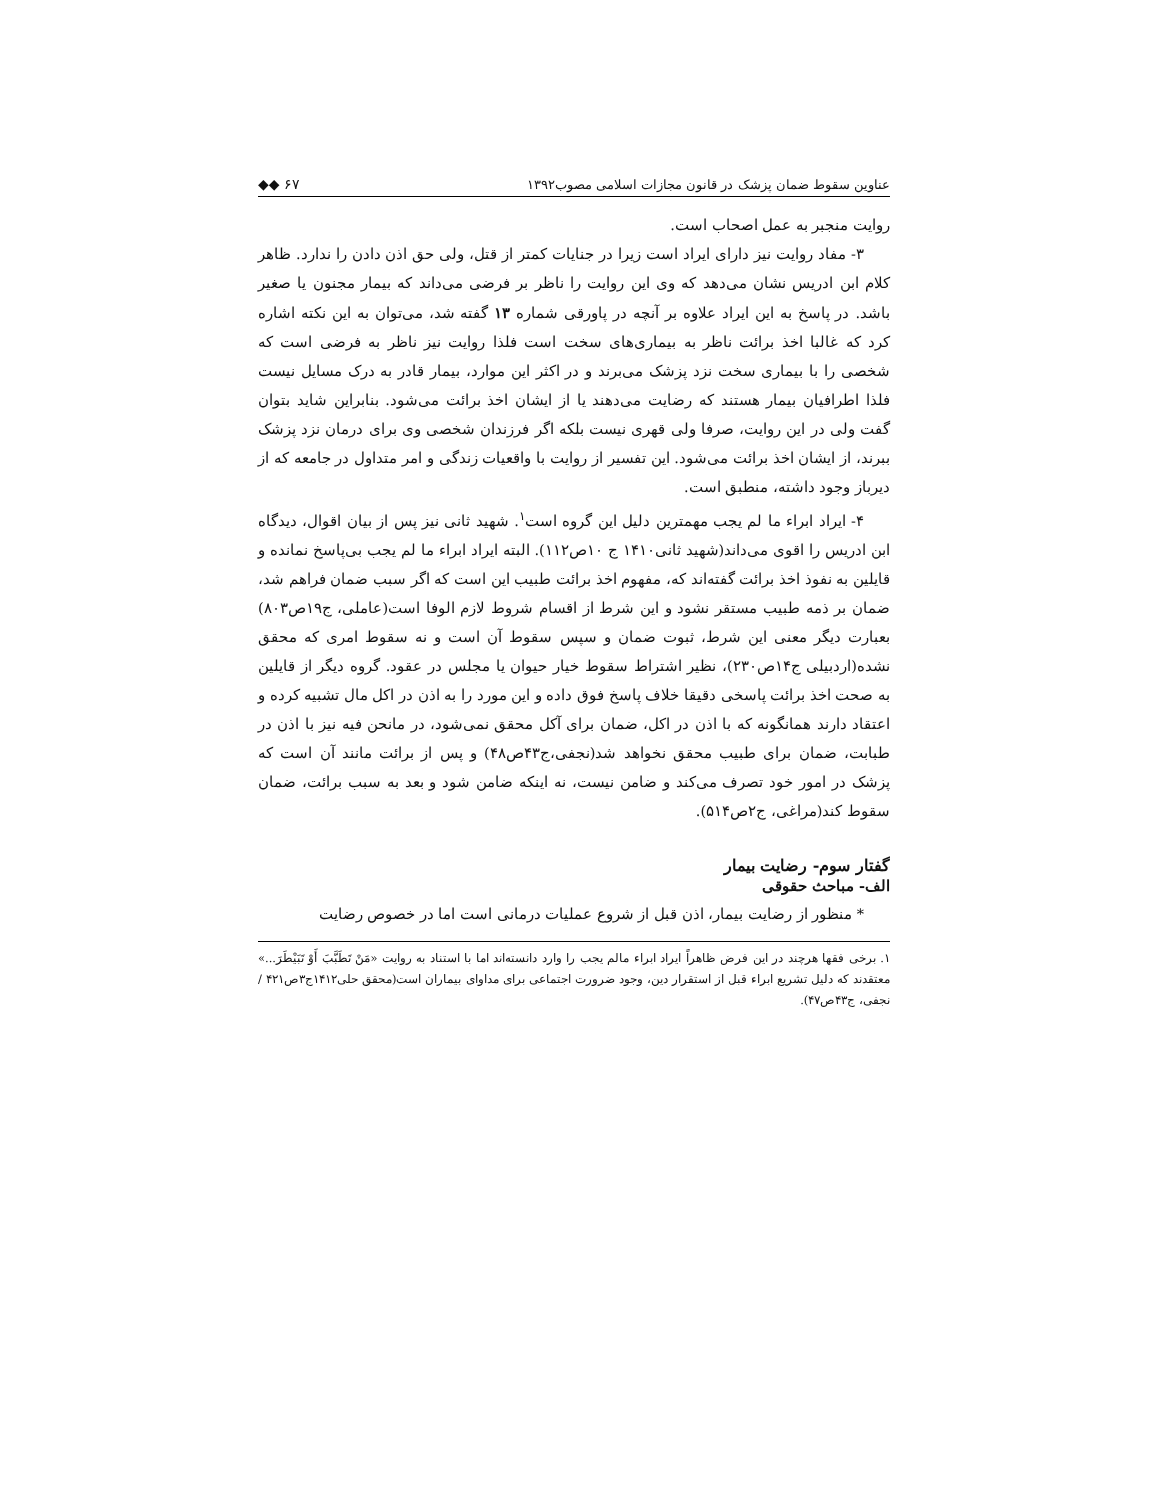عناوین سقوط ضمان پزشک در قانون مجازات اسلامی مصوب۱۳۹۲ ◆◆ ۶۷
روایت منجبر به عمل اصحاب است.
۳- مفاد روایت نیز دارای ایراد است زیرا در جنایات کمتر از قتل، ولی حق اذن دادن را ندارد. ظاهر کلام ابن ادریس نشان می‌دهد که وی این روایت را ناظر بر فرضی می‌داند که بیمار مجنون یا صغیر باشد. در پاسخ به این ایراد علاوه بر آنچه در پاورقی شماره ۱۳ گفته شد، می‌توان به این نکته اشاره کرد که غالبا اخذ برائت ناظر به بیماری‌های سخت است فلذا روایت نیز ناظر به فرضی است که شخصی را با بیماری سخت نزد پزشک می‌برند و در اکثر این موارد، بیمار قادر به درک مسایل نیست فلذا اطرافیان بیمار هستند که رضایت می‌دهند یا از ایشان اخذ برائت می‌شود. بنابراین شاید بتوان گفت ولی در این روایت، صرفا ولی قهری نیست بلکه اگر فرزندان شخصی وی برای درمان نزد پزشک ببرند، از ایشان اخذ برائت می‌شود. این تفسیر از روایت با واقعیات زندگی و امر متداول در جامعه که از دیرباز وجود داشته، منطبق است.
۴- ایراد ابراء ما لم یجب مهمترین دلیل این گروه است<sup>۱</sup>. شهید ثانی نیز پس از بیان اقوال، دیدگاه ابن ادریس را اقوی می‌داند(شهید ثانی۱۴۱۰ ج ۱۰ص۱۱۲). البته ایراد ابراء ما لم یجب بی‌پاسخ نمانده و قایلین به نفوذ اخذ برائت گفته‌اند که، مفهوم اخذ برائت طبیب این است که اگر سبب ضمان فراهم شد، ضمان بر ذمه طبیب مستقر نشود و این شرط از اقسام شروط لازم الوفا است(عاملی، ج۱۹ص۸۰۳) بعبارت دیگر معنی این شرط، ثبوت ضمان و سپس سقوط آن است و نه سقوط امری که محقق نشده(اردبیلی ج۱۴ص۲۳۰)، نظیر اشتراط سقوط خیار حیوان یا مجلس در عقود. گروه دیگر از قایلین به صحت اخذ برائت پاسخی دقیقا خلاف پاسخ فوق داده و این مورد را به اذن در اکل مال تشبیه کرده و اعتقاد دارند همانگونه که با اذن در اکل، ضمان برای آکل محقق نمی‌شود، در مانحن فیه نیز با اذن در طبابت، ضمان برای طبیب محقق نخواهد شد(نجفی،ج۴۳ص۴۸) و پس از برائت مانند آن است که پزشک در امور خود تصرف می‌کند و ضامن نیست، نه اینکه ضامن شود و بعد به سبب برائت، ضمان سقوط کند(مراغی، ج۲ص۵۱۴).
گفتار سوم- رضایت بیمار
الف- مباحث حقوقی
* منظور از رضایت بیمار، اذن قبل از شروع عملیات درمانی است اما در خصوص رضایت
۱. برخی فقها هرچند در این فرض ظاهراً ایراد ابراء مالم یجب را وارد دانسته‌اند اما با استناد به روایت «مَنْ تَطَبَّبَ أَوْ تَبَیْطَرَ...» معتقدند که دلیل تشریع ابراء قبل از استقرار دین، وجود ضرورت اجتماعی برای مداوای بیماران است(محقق حلی۱۴۱۲ج۳ص۴۲۱ / نجفی، ج۴۳ص۴۷).